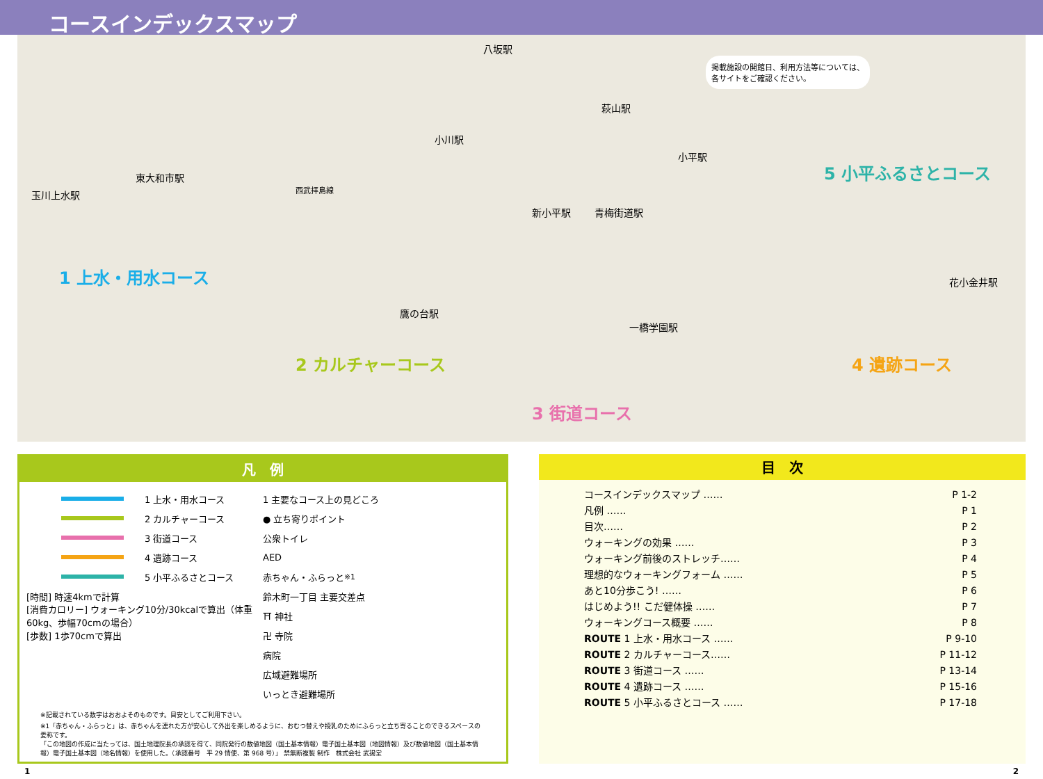コースインデックスマップ
玉川上水駅
東大和市駅
八坂駅
小川駅
萩山駅
小平駅
新小平駅 青梅街道駅
鷹の台駅
一橋学園駅
花小金井駅
掲載施設の開館日、利用方法等については、
各サイトをご確認ください。
1 上水・用水コース
2 カルチャーコース
3 街道コース
4 遺跡コース
5 小平ふるさとコース
西武拝島線
凡　例
1 上水・用水コース
2 カルチャーコース
3 街道コース
4 遺跡コース
5 小平ふるさとコース
[時間] 時速4kmで計算
[消費カロリー] ウォーキング10分/30kcalで算出（体重60kg、歩幅70cmの場合）
[歩数] 1歩70cmで算出
1 主要なコース上の見どころ
● 立ち寄りポイント
公衆トイレ
AED
赤ちゃん・ふらっと <sup>※1</sup>
鈴木町一丁目 主要交差点
⛩ 神社
卍 寺院
病院
広域避難場所
いっとき避難場所
※記載されている数字はおおよそのものです。目安としてご利用下さい。
※1「赤ちゃん・ふらっと」は、赤ちゃんを連れた方が安心して外出を楽しめるように、おむつ替えや授乳のためにふらっと立ち寄ることのできるスペースの愛称です。
「この地図の作成に当たっては、国土地理院長の承認を得て、同院発行の数値地図（国土基本情報）電子国土基本図（地図情報）及び数値地図（国土基本情報）電子国土基本図（地名情報）を使用した。（承認番号　平 29 情使、第 968 号）」 禁無断複製 制作　株式会社 武揚堂
目　次
コースインデックスマップ …… P 1-2
凡例 …… P 1
目次…… P 2
ウォーキングの効果 …… P 3
ウォーキング前後のストレッチ…… P 4
理想的なウォーキングフォーム …… P 5
あと10分歩こう! …… P 6
はじめよう!! こだ健体操 …… P 7
ウォーキングコース概要 …… P 8
ROUTE 1 上水・用水コース …… P 9-10
ROUTE 2 カルチャーコース…… P 11-12
ROUTE 3 街道コース …… P 13-14
ROUTE 4 遺跡コース …… P 15-16
ROUTE 5 小平ふるさとコース …… P 17-18
1 2